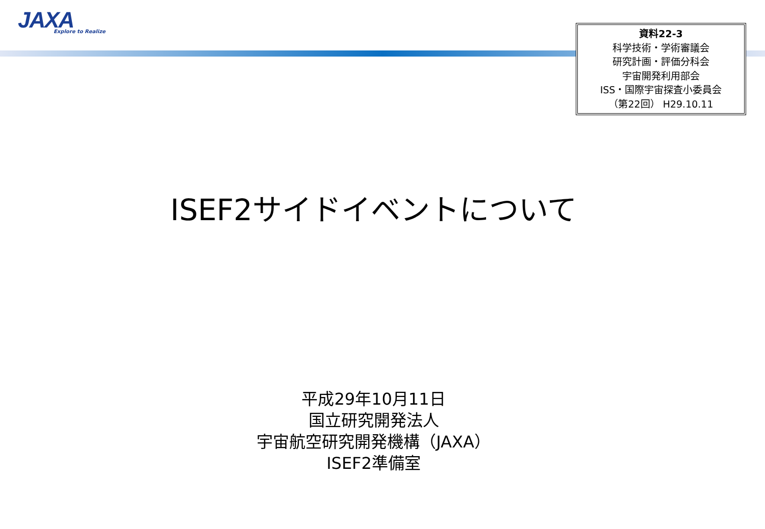JAXA
Explore to Realize
資料22-3
科学技術・学術審議会
研究計画・評価分科会
宇宙開発利用部会
ISS・国際宇宙探査小委員会
（第22回） H29.10.11
ISEF2サイドイベントについて
平成29年10月11日
国立研究開発法人
宇宙航空研究開発機構（JAXA）
ISEF2準備室